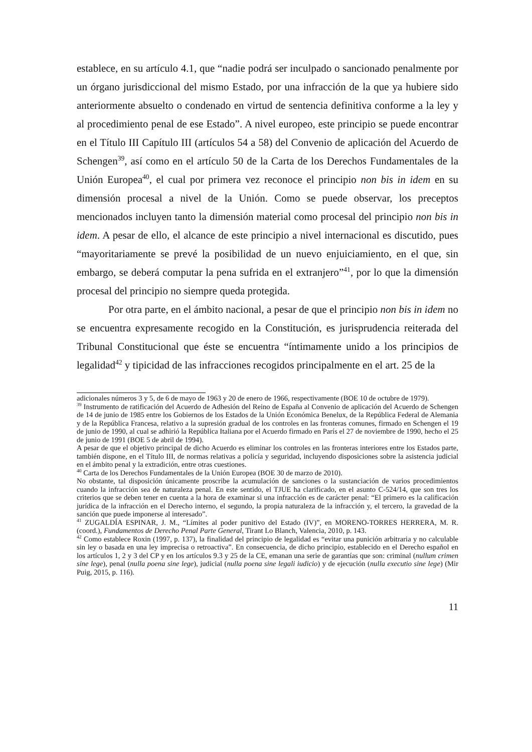establece, en su artículo 4.1, que “nadie podrá ser inculpado o sancionado penalmente por un órgano jurisdiccional del mismo Estado, por una infracción de la que ya hubiere sido anteriormente absuelto o condenado en virtud de sentencia definitiva conforme a la ley y al procedimiento penal de ese Estado”. A nivel europeo, este principio se puede encontrar en el Título III Capítulo III (artículos 54 a 58) del Convenio de aplicación del Acuerdo de Schengen<sup>39</sup>, así como en el artículo 50 de la Carta de los Derechos Fundamentales de la Unión Europea<sup>40</sup>, el cual por primera vez reconoce el principio non bis in idem en su dimensión procesal a nivel de la Unión. Como se puede observar, los preceptos mencionados incluyen tanto la dimensión material como procesal del principio non bis in idem. A pesar de ello, el alcance de este principio a nivel internacional es discutido, pues “mayoritariamente se prevé la posibilidad de un nuevo enjuiciamiento, en el que, sin embargo, se deberá computar la pena sufrida en el extranjero”<sup>41</sup>, por lo que la dimensión procesal del principio no siempre queda protegida.
Por otra parte, en el ámbito nacional, a pesar de que el principio non bis in idem no se encuentra expresamente recogido en la Constitución, es jurisprudencia reiterada del Tribunal Constitucional que éste se encuentra “íntimamente unido a los principios de legalidad<sup>42</sup> y tipicidad de las infracciones recogidos principalmente en el art. 25 de la
adicionales números 3 y 5, de 6 de mayo de 1963 y 20 de enero de 1966, respectivamente (BOE 10 de octubre de 1979).
<sup>39</sup> Instrumento de ratificación del Acuerdo de Adhesión del Reino de España al Convenio de aplicación del Acuerdo de Schengen de 14 de junio de 1985 entre los Gobiernos de los Estados de la Unión Económica Benelux, de la República Federal de Alemania y de la República Francesa, relativo a la supresión gradual de los controles en las fronteras comunes, firmado en Schengen el 19 de junio de 1990, al cual se adhirió la República Italiana por el Acuerdo firmado en París el 27 de noviembre de 1990, hecho el 25 de junio de 1991 (BOE 5 de abril de 1994).
A pesar de que el objetivo principal de dicho Acuerdo es eliminar los controles en las fronteras interiores entre los Estados parte, también dispone, en el Título III, de normas relativas a policía y seguridad, incluyendo disposiciones sobre la asistencia judicial en el ámbito penal y la extradición, entre otras cuestiones.
<sup>40</sup> Carta de los Derechos Fundamentales de la Unión Europea (BOE 30 de marzo de 2010).
No obstante, tal disposición únicamente proscribe la acumulación de sanciones o la sustanciación de varios procedimientos cuando la infracción sea de naturaleza penal. En este sentido, el TJUE ha clarificado, en el asunto C-524/14, que son tres los criterios que se deben tener en cuenta a la hora de examinar si una infracción es de carácter penal: “El primero es la calificación jurídica de la infracción en el Derecho interno, el segundo, la propia naturaleza de la infracción y, el tercero, la gravedad de la sanción que puede imponerse al interesado”.
<sup>41</sup> ZUGALDÍA ESPINAR, J. M., “Límites al poder punitivo del Estado (IV)”, en MORENO-TORRES HERRERA, M. R. (coord.), Fundamentos de Derecho Penal Parte General, Tirant Lo Blanch, Valencia, 2010, p. 143.
<sup>42</sup> Como establece Roxin (1997, p. 137), la finalidad del principio de legalidad es “evitar una punición arbitraria y no calculable sin ley o basada en una ley imprecisa o retroactiva”. En consecuencia, de dicho principio, establecido en el Derecho español en los artículos 1, 2 y 3 del CP y en los artículos 9.3 y 25 de la CE, emanan una serie de garantías que son: criminal (nullum crimen sine lege), penal (nulla poena sine lege), judicial (nulla poena sine legali iudicio) y de ejecución (nulla executio sine lege) (Mir Puig, 2015, p. 116).
11